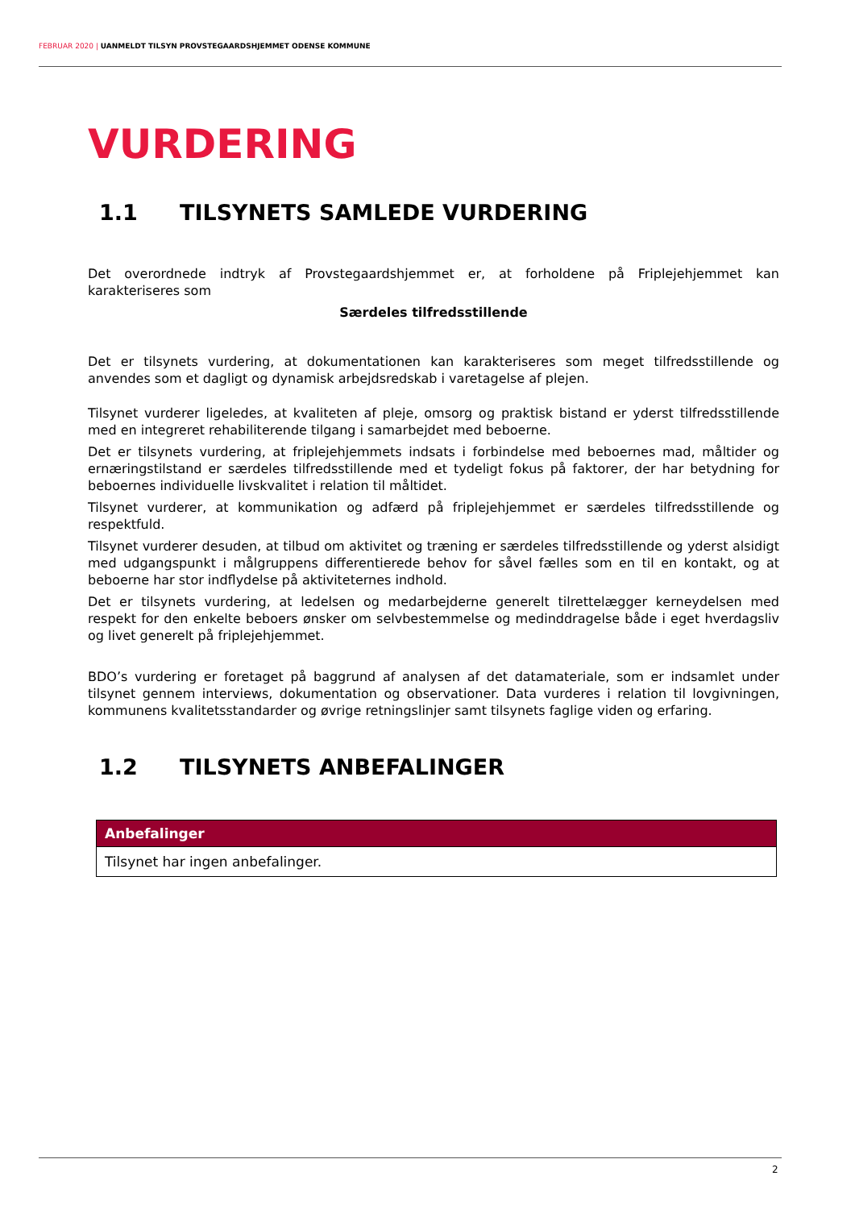FEBRUAR 2020 | UANMELDT TILSYN PROVSTEGAARDSHJEMMET ODENSE KOMMUNE
VURDERING
1.1 TILSYNETS SAMLEDE VURDERING
Det overordnede indtryk af Provstegaardshjemmet er, at forholdene på Friplejehjemmet kan karakteriseres som
Særdeles tilfredsstillende
Det er tilsynets vurdering, at dokumentationen kan karakteriseres som meget tilfredsstillende og anvendes som et dagligt og dynamisk arbejdsredskab i varetagelse af plejen.
Tilsynet vurderer ligeledes, at kvaliteten af pleje, omsorg og praktisk bistand er yderst tilfredsstillende med en integreret rehabiliterende tilgang i samarbejdet med beboerne.
Det er tilsynets vurdering, at friplejehjemmets indsats i forbindelse med beboernes mad, måltider og ernæringstilstand er særdeles tilfredsstillende med et tydeligt fokus på faktorer, der har betydning for beboernes individuelle livskvalitet i relation til måltidet.
Tilsynet vurderer, at kommunikation og adfærd på friplejehjemmet er særdeles tilfredsstillende og respektfuld.
Tilsynet vurderer desuden, at tilbud om aktivitet og træning er særdeles tilfredsstillende og yderst alsidigt med udgangspunkt i målgruppens differentierede behov for såvel fælles som en til en kontakt, og at beboerne har stor indflydelse på aktiviteternes indhold.
Det er tilsynets vurdering, at ledelsen og medarbejderne generelt tilrettelægger kerneydelsen med respekt for den enkelte beboers ønsker om selvbestemmelse og medinddragelse både i eget hverdagsliv og livet generelt på friplejehjemmet.
BDO’s vurdering er foretaget på baggrund af analysen af det datamateriale, som er indsamlet under tilsynet gennem interviews, dokumentation og observationer. Data vurderes i relation til lovgivningen, kommunens kvalitetsstandarder og øvrige retningslinjer samt tilsynets faglige viden og erfaring.
1.2 TILSYNETS ANBEFALINGER
| Anbefalinger |
| --- |
| Tilsynet har ingen anbefalinger. |
2